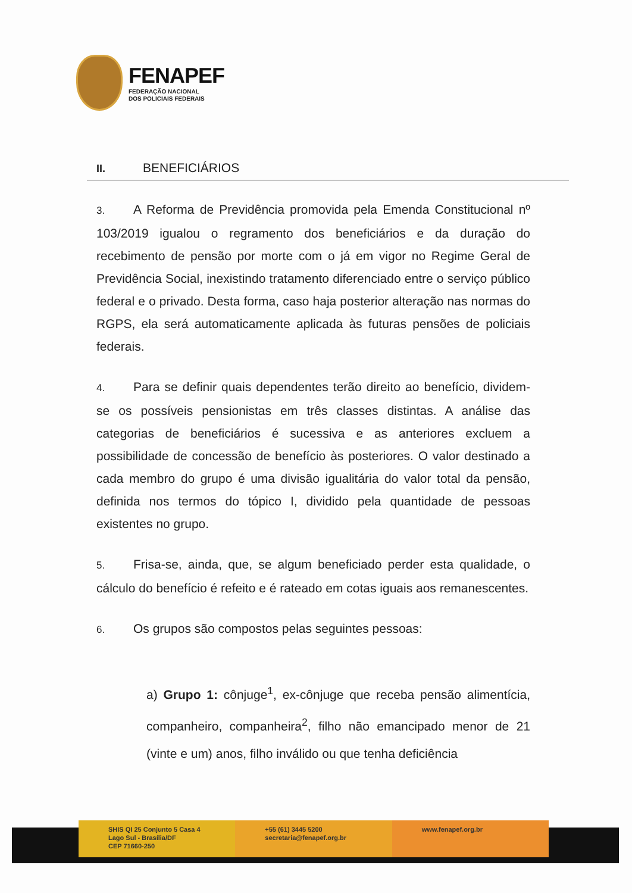FENAPEF
FEDERAÇÃO NACIONAL
DOS POLICIAIS FEDERAIS
II. BENEFICIÁRIOS
3. A Reforma de Previdência promovida pela Emenda Constitucional nº 103/2019 igualou o regramento dos beneficiários e da duração do recebimento de pensão por morte com o já em vigor no Regime Geral de Previdência Social, inexistindo tratamento diferenciado entre o serviço público federal e o privado. Desta forma, caso haja posterior alteração nas normas do RGPS, ela será automaticamente aplicada às futuras pensões de policiais federais.
4. Para se definir quais dependentes terão direito ao benefício, dividem-se os possíveis pensionistas em três classes distintas. A análise das categorias de beneficiários é sucessiva e as anteriores excluem a possibilidade de concessão de benefício às posteriores. O valor destinado a cada membro do grupo é uma divisão igualitária do valor total da pensão, definida nos termos do tópico I, dividido pela quantidade de pessoas existentes no grupo.
5. Frisa-se, ainda, que, se algum beneficiado perder esta qualidade, o cálculo do benefício é refeito e é rateado em cotas iguais aos remanescentes.
6. Os grupos são compostos pelas seguintes pessoas:
a) Grupo 1: cônjuge<sup>1</sup>, ex-cônjuge que receba pensão alimentícia, companheiro, companheira<sup>2</sup>, filho não emancipado menor de 21 (vinte e um) anos, filho inválido ou que tenha deficiência
SHIS QI 25 Conjunto 5 Casa 4
Lago Sul - Brasília/DF
CEP 71660-250
+55 (61) 3445 5200
secretaria@fenapef.org.br
www.fenapef.org.br